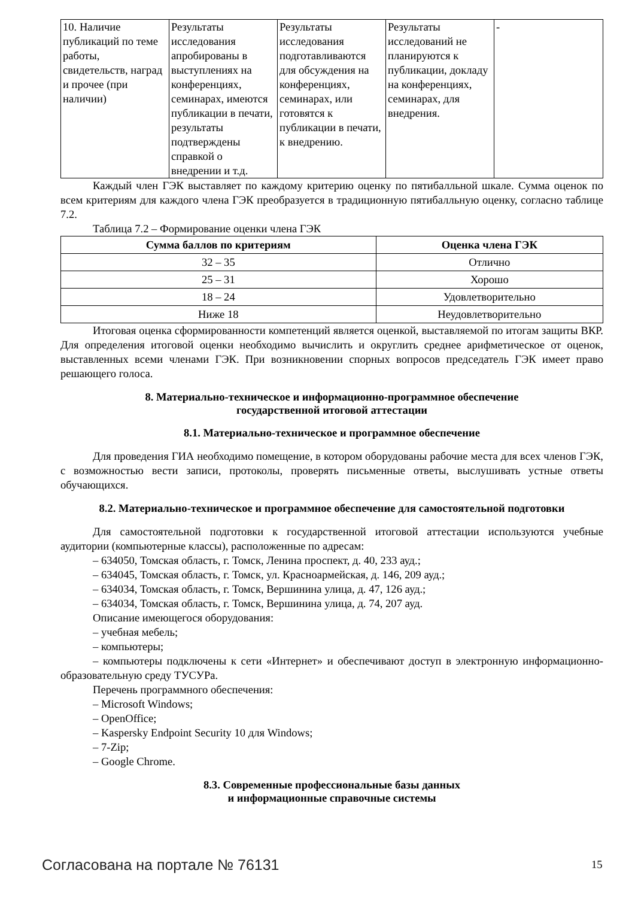| 10. Наличие публикаций по теме работы, свидетельств, наград и прочее (при наличии) | Результаты исследования апробированы в выступлениях на конференциях, семинарах, имеются публикации в печати, результаты подтверждены справкой о внедрении и т.д. | Результаты исследования подготавливаются для обсуждения на конференциях, семинарах, или готовятся к публикации в печати, к внедрению. | Результаты исследований не планируются к публикации, докладу на конференциях, семинарах, для внедрения. | - |
Каждый член ГЭК выставляет по каждому критерию оценку по пятибалльной шкале. Сумма оценок по всем критериям для каждого члена ГЭК преобразуется в традиционную пятибалльную оценку, согласно таблице 7.2.
Таблица 7.2 – Формирование оценки члена ГЭК
| Сумма баллов по критериям | Оценка члена ГЭК |
| --- | --- |
| 32 – 35 | Отлично |
| 25 – 31 | Хорошо |
| 18 – 24 | Удовлетворительно |
| Ниже 18 | Неудовлетворительно |
Итоговая оценка сформированности компетенций является оценкой, выставляемой по итогам защиты ВКР. Для определения итоговой оценки необходимо вычислить и округлить среднее арифметическое от оценок, выставленных всеми членами ГЭК. При возникновении спорных вопросов председатель ГЭК имеет право решающего голоса.
8. Материально-техническое и информационно-программное обеспечение
государственной итоговой аттестации
8.1. Материально-техническое и программное обеспечение
Для проведения ГИА необходимо помещение, в котором оборудованы рабочие места для всех членов ГЭК, с возможностью вести записи, протоколы, проверять письменные ответы, выслушивать устные ответы обучающихся.
8.2. Материально-техническое и программное обеспечение для самостоятельной подготовки
Для самостоятельной подготовки к государственной итоговой аттестации используются учебные аудитории (компьютерные классы), расположенные по адресам:
– 634050, Томская область, г. Томск, Ленина проспект, д. 40, 233 ауд.;
– 634045, Томская область, г. Томск, ул. Красноармейская, д. 146, 209 ауд.;
– 634034, Томская область, г. Томск, Вершинина улица, д. 47, 126 ауд.;
– 634034, Томская область, г. Томск, Вершинина улица, д. 74, 207 ауд.
Описание имеющегося оборудования:
– учебная мебель;
– компьютеры;
– компьютеры подключены к сети «Интернет» и обеспечивают доступ в электронную информационно-образовательную среду ТУСУРа.
Перечень программного обеспечения:
– Microsoft Windows;
– OpenOffice;
– Kaspersky Endpoint Security 10 для Windows;
– 7-Zip;
– Google Chrome.
8.3. Современные профессиональные базы данных
и информационные справочные системы
Согласована на портале № 76131 15